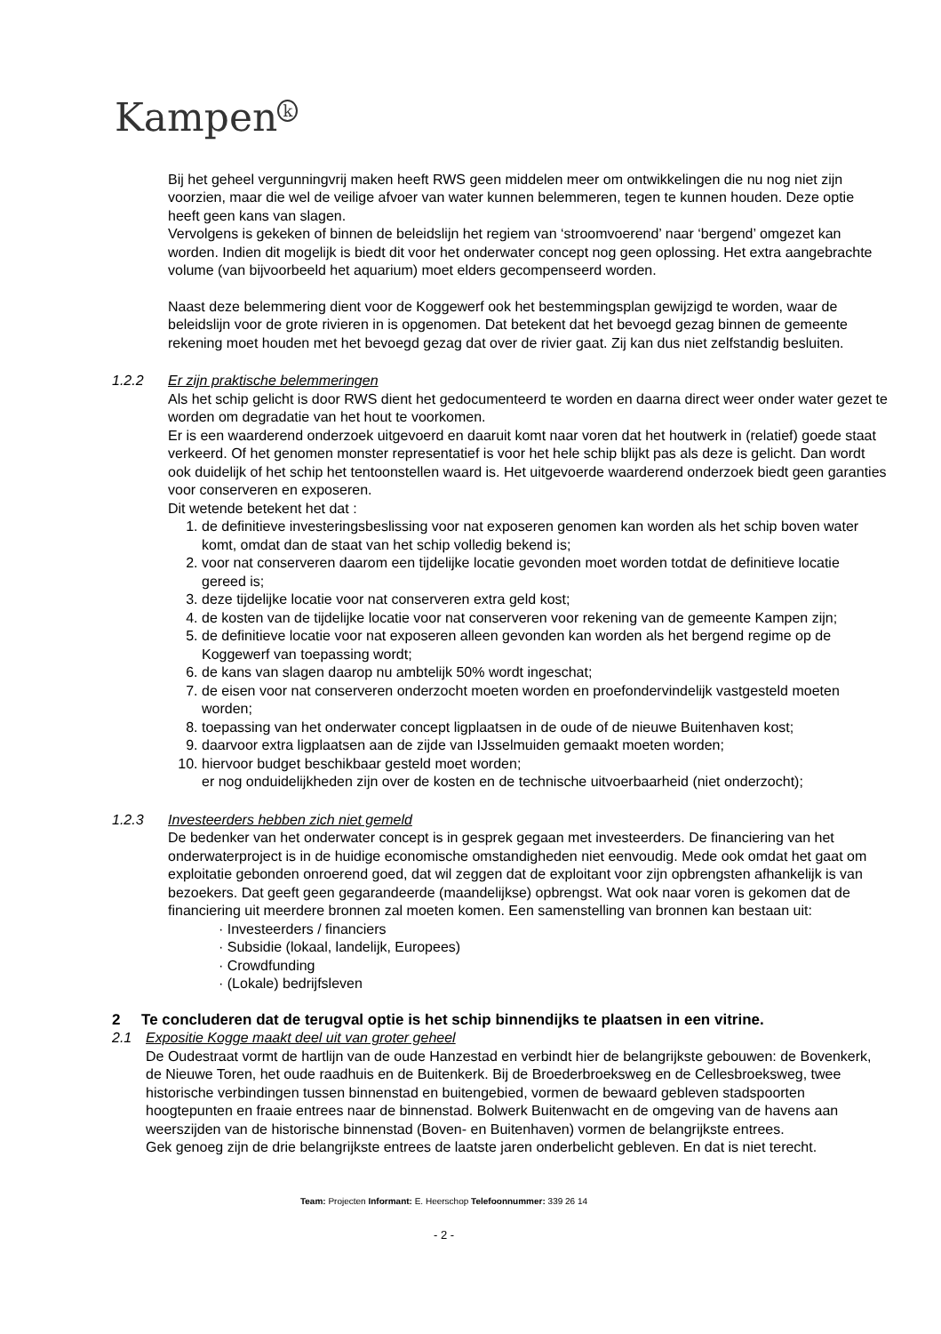Kampen<sup>k</sup>
Bij het geheel vergunningvrij maken heeft RWS geen middelen meer om ontwikkelingen die nu nog niet zijn voorzien, maar die wel de veilige afvoer van water kunnen belemmeren, tegen te kunnen houden. Deze optie heeft geen kans van slagen.
Vervolgens is gekeken of binnen de beleidslijn het regiem van ‘stroomvoerend’ naar ‘bergend’ omgezet kan worden. Indien dit mogelijk is biedt dit voor het onderwater concept nog geen oplossing. Het extra aangebrachte volume (van bijvoorbeeld het aquarium) moet elders gecompenseerd worden.
Naast deze belemmering dient voor de Koggewerf ook het bestemmingsplan gewijzigd te worden, waar de beleidslijn voor de grote rivieren in is opgenomen. Dat betekent dat het bevoegd gezag binnen de gemeente rekening moet houden met het bevoegd gezag dat over de rivier gaat. Zij kan dus niet zelfstandig besluiten.
1.2.2 Er zijn praktische belemmeringen
Als het schip gelicht is door RWS dient het gedocumenteerd te worden en daarna direct weer onder water gezet te worden om degradatie van het hout te voorkomen.
Er is een waarderend onderzoek uitgevoerd en daaruit komt naar voren dat het houtwerk in (relatief) goede staat verkeerd. Of het genomen monster representatief is voor het hele schip blijkt pas als deze is gelicht. Dan wordt ook duidelijk of het schip het tentoonstellen waard is. Het uitgevoerde waarderend onderzoek biedt geen garanties voor conserveren en exposeren.
Dit wetende betekent het dat :
1. de definitieve investeringsbeslissing voor nat exposeren genomen kan worden als het schip boven water komt, omdat dan de staat van het schip volledig bekend is;
2. voor nat conserveren daarom een tijdelijke locatie gevonden moet worden totdat de definitieve locatie gereed is;
3. deze tijdelijke locatie voor nat conserveren extra geld kost;
4. de kosten van de tijdelijke locatie voor nat conserveren voor rekening van de gemeente Kampen zijn;
5. de definitieve locatie voor nat exposeren alleen gevonden kan worden als het bergend regime op de Koggewerf van toepassing wordt;
6. de kans van slagen daarop nu ambtelijk 50% wordt ingeschat;
7. de eisen voor nat conserveren onderzocht moeten worden en proefondervindelijk vastgesteld moeten worden;
8. toepassing van het onderwater concept ligplaatsen in de oude of de nieuwe Buitenhaven kost;
9. daarvoor extra ligplaatsen aan de zijde van IJsselmuiden gemaakt moeten worden;
10. hiervoor budget beschikbaar gesteld moet worden;
er nog onduidelijkheden zijn over de kosten en de technische uitvoerbaarheid (niet onderzocht);
1.2.3 Investeerders hebben zich niet gemeld
De bedenker van het onderwater concept is in gesprek gegaan met investeerders. De financiering van het onderwaterproject is in de huidige economische omstandigheden niet eenvoudig. Mede ook omdat het gaat om exploitatie gebonden onroerend goed, dat wil zeggen dat de exploitant voor zijn opbrengsten afhankelijk is van bezoekers. Dat geeft geen gegarandeerde (maandelijkse) opbrengst. Wat ook naar voren is gekomen dat de financiering uit meerdere bronnen zal moeten komen. Een samenstelling van bronnen kan bestaan uit:
· Investeerders / financiers
· Subsidie (lokaal, landelijk, Europees)
· Crowdfunding
· (Lokale) bedrijfsleven
2 Te concluderen dat de terugval optie is het schip binnendijks te plaatsen in een vitrine.
2.1 Expositie Kogge maakt deel uit van groter geheel
De Oudestraat vormt de hartlijn van de oude Hanzestad en verbindt hier de belangrijkste gebouwen: de Bovenkerk, de Nieuwe Toren, het oude raadhuis en de Buitenkerk. Bij de Broederbroeksweg en de Cellesbroeksweg, twee historische verbindingen tussen binnenstad en buitengebied, vormen de bewaard gebleven stadspoorten hoogtepunten en fraaie entrees naar de binnenstad. Bolwerk Buitenwacht en de omgeving van de havens aan weerszijden van de historische binnenstad (Boven- en Buitenhaven) vormen de belangrijkste entrees.
Gek genoeg zijn de drie belangrijkste entrees de laatste jaren onderbelicht gebleven. En dat is niet terecht.
Team: Projecten Informant: E. Heerschop Telefoonnummer: 339 26 14
- 2 -